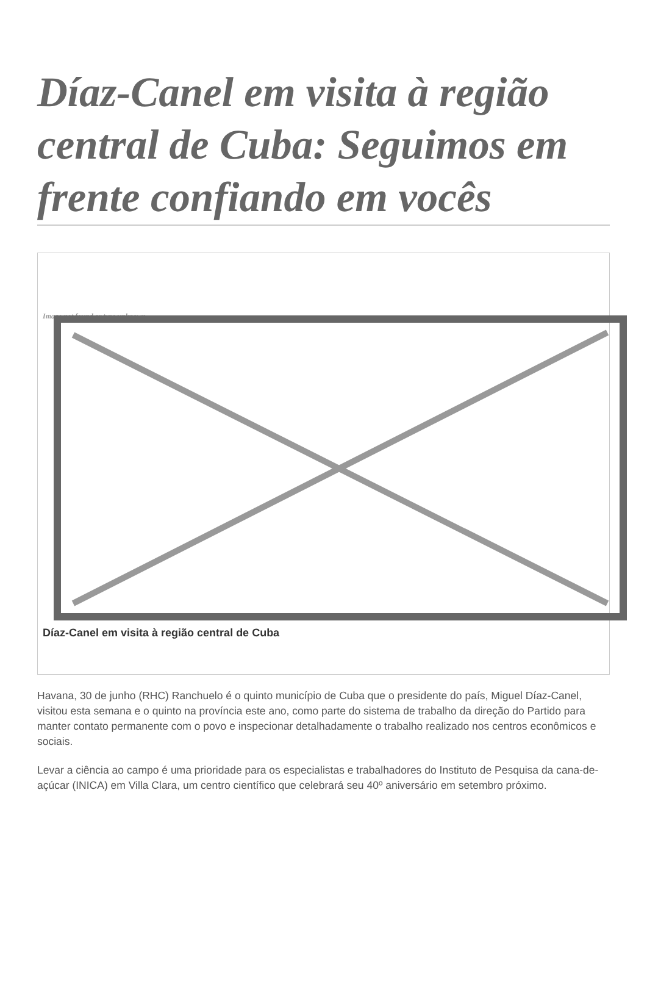Díaz-Canel em visita à região central de Cuba: Seguimos em frente confiando em vocês
Image not found or type unknown
Díaz-Canel em visita à região central de Cuba
Havana, 30 de junho (RHC) Ranchuelo é o quinto município de Cuba que o presidente do país, Miguel Díaz-Canel, visitou esta semana e o quinto na província este ano, como parte do sistema de trabalho da direção do Partido para manter contato permanente com o povo e inspecionar detalhadamente o trabalho realizado nos centros econômicos e sociais.
Levar a ciência ao campo é uma prioridade para os especialistas e trabalhadores do Instituto de Pesquisa da cana-de-açúcar (INICA) em Villa Clara, um centro científico que celebrará seu 40º aniversário em setembro próximo.